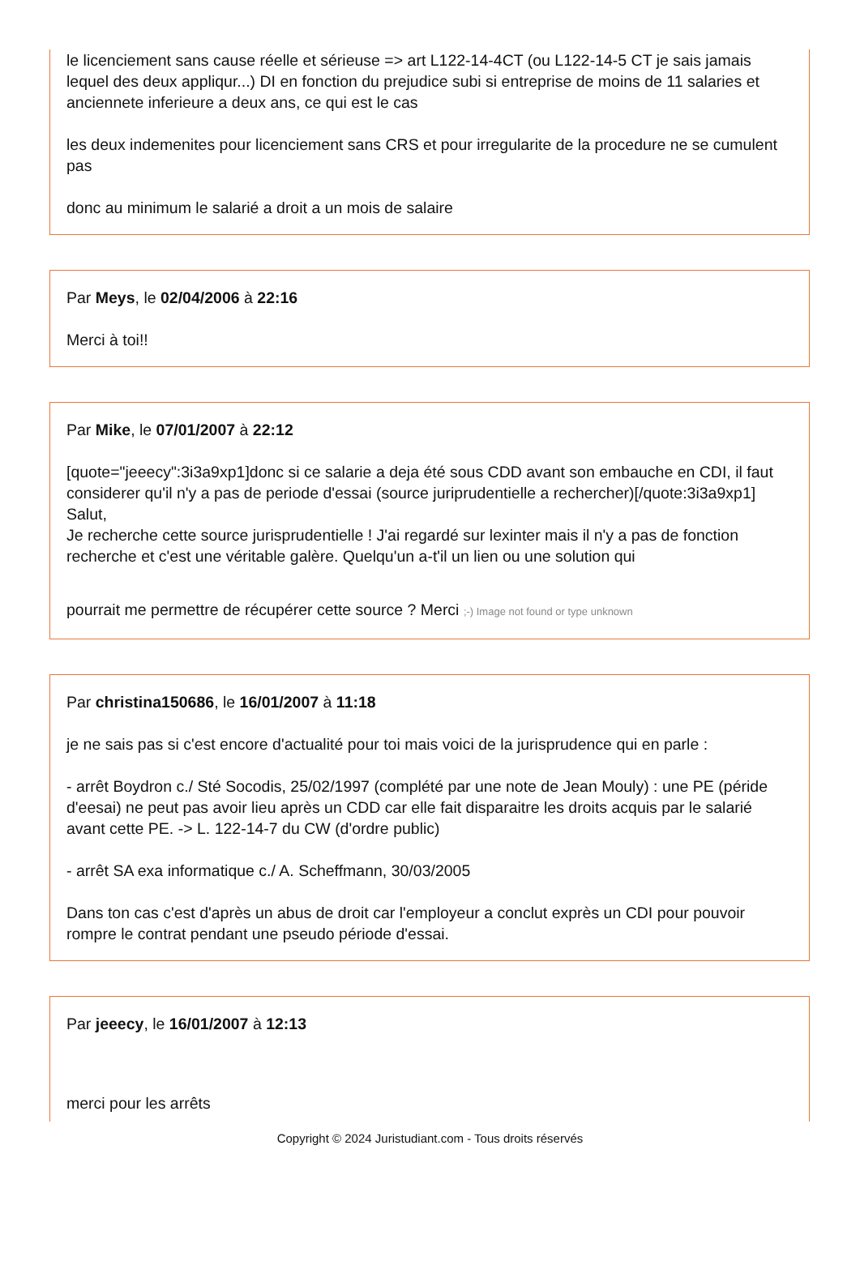le licenciement sans cause réelle et sérieuse => art L122-14-4CT (ou L122-14-5 CT je sais jamais lequel des deux appliqur...) DI en fonction du prejudice subi si entreprise de moins de 11 salaries et anciennete inferieure a deux ans, ce qui est le cas
les deux indemenites pour licenciement sans CRS et pour irregularite de la procedure ne se cumulent pas
donc au minimum le salarié a droit a un mois de salaire
Par Meys, le 02/04/2006 à 22:16
Merci à toi!!
Par Mike, le 07/01/2007 à 22:12
[quote="jeeecy":3i3a9xp1]donc si ce salarie a deja été sous CDD avant son embauche en CDI, il faut considerer qu'il n'y a pas de periode d'essai (source juriprudentielle a rechercher)[/quote:3i3a9xp1]
Salut,
Je recherche cette source jurisprudentielle ! J'ai regardé sur lexinter mais il n'y a pas de fonction recherche et c'est une véritable galère. Quelqu'un a-t'il un lien ou une solution qui
pourrait me permettre de récupérer cette source ? Merci ;-) Image not found or type unknown
Par christina150686, le 16/01/2007 à 11:18
je ne sais pas si c'est encore d'actualité pour toi mais voici de la jurisprudence qui en parle :
- arrêt Boydron c./ Sté Socodis, 25/02/1997 (complété par une note de Jean Mouly) : une PE (péride d'eesai) ne peut pas avoir lieu après un CDD car elle fait disparaitre les droits acquis par le salarié avant cette PE. -> L. 122-14-7 du CW (d'ordre public)
- arrêt SA exa informatique c./ A. Scheffmann, 30/03/2005
Dans ton cas c'est d'après un abus de droit car l'employeur a conclut exprès un CDI pour pouvoir rompre le contrat pendant une pseudo période d'essai.
Par jeeecy, le 16/01/2007 à 12:13
merci pour les arrêts
Copyright © 2024 Juristudiant.com - Tous droits réservés